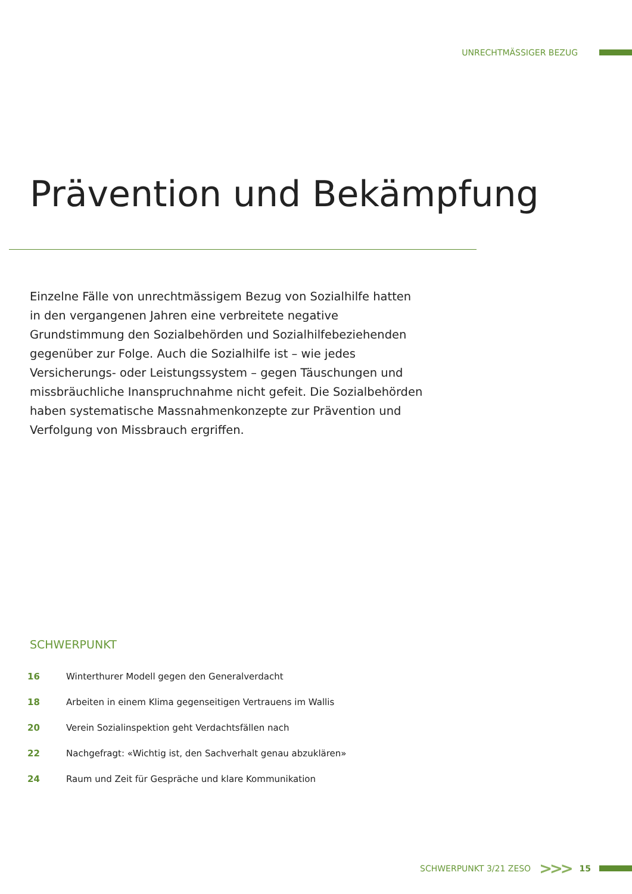UNRECHTMÄSSIGER BEZUG
Prävention und Bekämpfung
Einzelne Fälle von unrechtmässigem Bezug von Sozialhilfe hatten in den vergangenen Jahren eine verbreitete negative Grundstimmung den Sozialbehörden und Sozialhilfebeziehenden gegenüber zur Folge. Auch die Sozialhilfe ist – wie jedes Versicherungs- oder Leistungs­system – gegen Täuschungen und missbräuchliche Inanspruchnahme nicht gefeit. Die Sozialbehörden haben systematische Massnahmen­konzepte zur Prävention und Verfolgung von Missbrauch ergriffen.
SCHWERPUNKT
| 16 | Winterthurer Modell gegen den Generalverdacht |
| 18 | Arbeiten in einem Klima gegenseitigen Vertrauens im Wallis |
| 20 | Verein Sozialinspektion geht Verdachtsfällen nach |
| 22 | Nachgefragt: «Wichtig ist, den Sachverhalt genau abzuklären» |
| 24 | Raum und Zeit für Gespräche und klare Kommunikation |
SCHWERPUNKT 3/21 ZESO >>> 15